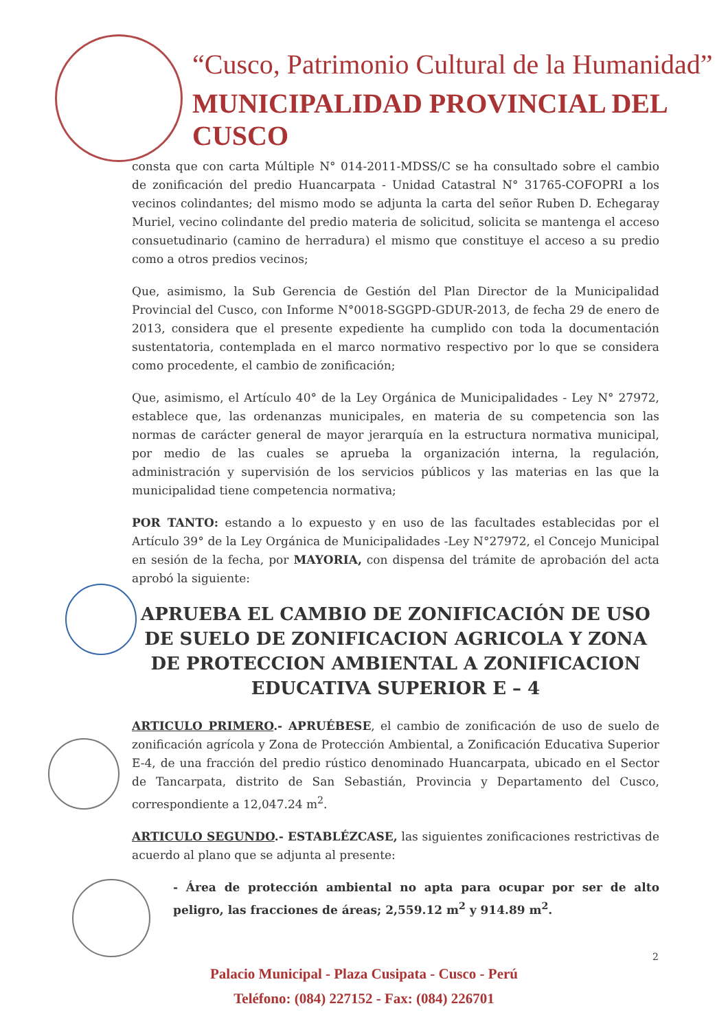“Cusco, Patrimonio Cultural de la Humanidad”
MUNICIPALIDAD PROVINCIAL DEL CUSCO
consta que con carta Múltiple N° 014-2011-MDSS/C se ha consultado sobre el cambio de zonificación del predio Huancarpata - Unidad Catastral N° 31765-COFOPRI a los vecinos colindantes; del mismo modo se adjunta la carta del señor Ruben D. Echegaray Muriel, vecino colindante del predio materia de solicitud, solicita se mantenga el acceso consuetudinario (camino de herradura) el mismo que constituye el acceso a su predio como a otros predios vecinos;
Que, asimismo, la Sub Gerencia de Gestión del Plan Director de la Municipalidad Provincial del Cusco, con Informe N°0018-SGGPD-GDUR-2013, de fecha 29 de enero de 2013, considera que el presente expediente ha cumplido con toda la documentación sustentatoria, contemplada en el marco normativo respectivo por lo que se considera como procedente, el cambio de zonificación;
Que, asimismo, el Artículo 40° de la Ley Orgánica de Municipalidades - Ley N° 27972, establece que, las ordenanzas municipales, en materia de su competencia son las normas de carácter general de mayor jerarquía en la estructura normativa municipal, por medio de las cuales se aprueba la organización interna, la regulación, administración y supervisión de los servicios públicos y las materias en las que la municipalidad tiene competencia normativa;
POR TANTO: estando a lo expuesto y en uso de las facultades establecidas por el Artículo 39° de la Ley Orgánica de Municipalidades -Ley N°27972, el Concejo Municipal en sesión de la fecha, por MAYORIA, con dispensa del trámite de aprobación del acta aprobó la siguiente:
APRUEBA EL CAMBIO DE ZONIFICACIÓN DE USO DE SUELO DE ZONIFICACION AGRICOLA Y ZONA DE PROTECCION AMBIENTAL A ZONIFICACION EDUCATIVA SUPERIOR E – 4
ARTICULO PRIMERO.- APRUÉBESE, el cambio de zonificación de uso de suelo de zonificación agrícola y Zona de Protección Ambiental, a Zonificación Educativa Superior E-4, de una fracción del predio rústico denominado Huancarpata, ubicado en el Sector de Tancarpata, distrito de San Sebastián, Provincia y Departamento del Cusco, correspondiente a 12,047.24 m<sup>2</sup>.
ARTICULO SEGUNDO.- ESTABLÉZCASE, las siguientes zonificaciones restrictivas de acuerdo al plano que se adjunta al presente:
- Área de protección ambiental no apta para ocupar por ser de alto peligro, las fracciones de áreas; 2,559.12 m<sup>2</sup> y 914.89 m<sup>2</sup>.
2
Palacio Municipal - Plaza Cusipata - Cusco - Perú
Teléfono: (084) 227152 - Fax: (084) 226701